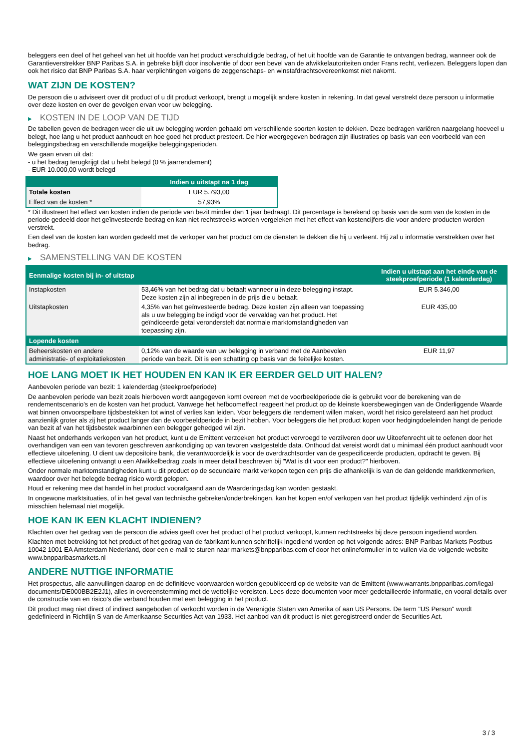beleggers een deel of het geheel van het uit hoofde van het product verschuldigde bedrag, of het uit hoofde van de Garantie te ontvangen bedrag, wanneer ook de Garantieverstrekker BNP Paribas S.A. in gebreke blijft door insolventie of door een bevel van de afwikkelautoriteiten onder Frans recht, verliezen. Beleggers lopen dan ook het risico dat BNP Paribas S.A. haar verplichtingen volgens de zeggenschaps- en winstafdrachtsovereenkomst niet nakomt.
WAT ZIJN DE KOSTEN?
De persoon die u adviseert over dit product of u dit product verkoopt, brengt u mogelijk andere kosten in rekening. In dat geval verstrekt deze persoon u informatie over deze kosten en over de gevolgen ervan voor uw belegging.
▶ KOSTEN IN DE LOOP VAN DE TIJD
De tabellen geven de bedragen weer die uit uw belegging worden gehaald om verschillende soorten kosten te dekken. Deze bedragen variëren naargelang hoeveel u belegt, hoe lang u het product aanhoudt en hoe goed het product presteert. De hier weergegeven bedragen zijn illustraties op basis van een voorbeeld van een beleggingsbedrag en verschillende mogelijke beleggingsperioden.
We gaan ervan uit dat:
- u het bedrag terugkrijgt dat u hebt belegd (0 % jaarrendement)
- EUR 10.000,00 wordt belegd
| | Indien u uitstapt na 1 dag |
| --- | --- |
| Totale kosten | EUR 5.793,00 |
| Effect van de kosten * | 57,93% |
* Dit illustreert het effect van kosten indien de periode van bezit minder dan 1 jaar bedraagt. Dit percentage is berekend op basis van de som van de kosten in de periode gedeeld door het geïnvesteerde bedrag en kan niet rechtstreeks worden vergeleken met het effect van kostencijfers die voor andere producten worden verstrekt.
Een deel van de kosten kan worden gedeeld met de verkoper van het product om de diensten te dekken die hij u verleent. Hij zal u informatie verstrekken over het bedrag.
▶ SAMENSTELLING VAN DE KOSTEN
| Eenmalige kosten bij in- of uitstap | | Indien u uitstapt aan het einde van de steekproefperiode (1 kalenderdag) |
| --- | --- | --- |
| Instapkosten | 53,46% van het bedrag dat u betaalt wanneer u in deze belegging instapt. Deze kosten zijn al inbegrepen in de prijs die u betaalt. | EUR 5.346,00 |
| Uitstapkosten | 4,35% van het geïnvesteerde bedrag. Deze kosten zijn alleen van toepassing als u uw belegging be indigd voor de vervaldag van het product. Het geïndiceerde getal veronderstelt dat normale marktomstandigheden van toepassing zijn. | EUR 435,00 |
| Lopende kosten | | |
| Beheerskosten en andere administratie- of exploitatiekosten | 0,12% van de waarde van uw belegging in verband met de Aanbevolen periode van bezit. Dit is een schatting op basis van de feitelijke kosten. | EUR 11,97 |
HOE LANG MOET IK HET HOUDEN EN KAN IK ER EERDER GELD UIT HALEN?
Aanbevolen periode van bezit: 1 kalenderdag (steekproefperiode)
De aanbevolen periode van bezit zoals hierboven wordt aangegeven komt overeen met de voorbeeldperiode die is gebruikt voor de berekening van de rendementscenario's en de kosten van het product. Vanwege het hefboomeffect reageert het product op de kleinste koersbewegingen van de Onderliggende Waarde wat binnen onvoorspelbare tijdsbestekken tot winst of verlies kan leiden. Voor beleggers die rendement willen maken, wordt het risico gerelateerd aan het product aanzienlijk groter als zij het product langer dan de voorbeeldperiode in bezit hebben. Voor beleggers die het product kopen voor hedgingdoeleinden hangt de periode van bezit af van het tijdsbestek waarbinnen een belegger gehedged wil zijn.
Naast het onderhands verkopen van het product, kunt u de Emittent verzoeken het product vervroegd te verzilveren door uw Uitoefenrecht uit te oefenen door het overhandigen van een van tevoren geschreven aankondiging op van tevoren vastgestelde data. Onthoud dat vereist wordt dat u minimaal één product aanhoudt voor effectieve uitoefening. U dient uw depositoire bank, die verantwoordelijk is voor de overdrachtsorder van de gespecificeerde producten, opdracht te geven. Bij effectieve uitoefening ontvangt u een Afwikkelbedrag zoals in meer detail beschreven bij "Wat is dit voor een product?" hierboven.
Onder normale marktomstandigheden kunt u dit product op de secundaire markt verkopen tegen een prijs die afhankelijk is van de dan geldende marktkenmerken, waardoor over het belegde bedrag risico wordt gelopen.
Houd er rekening mee dat handel in het product voorafgaand aan de Waarderingsdag kan worden gestaakt.
In ongewone marktsituaties, of in het geval van technische gebreken/onderbrekingen, kan het kopen en/of verkopen van het product tijdelijk verhinderd zijn of is misschien helemaal niet mogelijk.
HOE KAN IK EEN KLACHT INDIENEN?
Klachten over het gedrag van de persoon die advies geeft over het product of het product verkoopt, kunnen rechtstreeks bij deze persoon ingediend worden.
Klachten met betrekking tot het product of het gedrag van de fabrikant kunnen schriftelijk ingediend worden op het volgende adres: BNP Paribas Markets Postbus 10042 1001 EA Amsterdam Nederland, door een e-mail te sturen naar markets@bnpparibas.com of door het onlineformulier in te vullen via de volgende website www.bnpparibasmarkets.nl
ANDERE NUTTIGE INFORMATIE
Het prospectus, alle aanvullingen daarop en de definitieve voorwaarden worden gepubliceerd op de website van de Emittent (www.warrants.bnpparibas.com/legal-documents/DE000BB2E2J1), alles in overeenstemming met de wettelijke vereisten. Lees deze documenten voor meer gedetailleerde informatie, en vooral details over de constructie van en risico’s die verband houden met een belegging in het product.
Dit product mag niet direct of indirect aangeboden of verkocht worden in de Verenigde Staten van Amerika of aan US Persons. De term "US Person" wordt gedefinieerd in Richtlijn S van de Amerikaanse Securities Act van 1933. Het aanbod van dit product is niet geregistreerd onder de Securities Act.
3 / 3